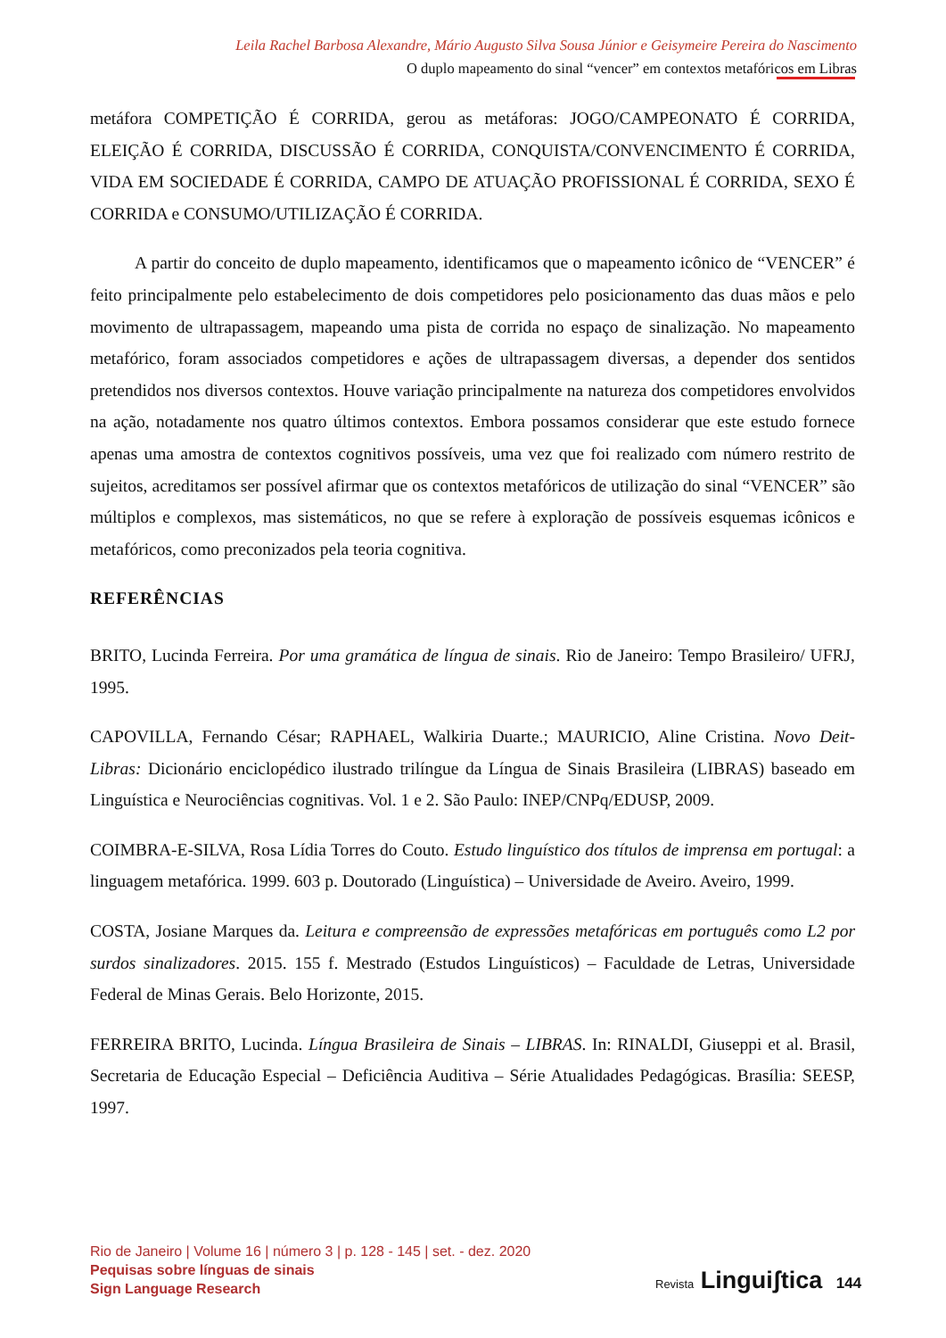Leila Rachel Barbosa Alexandre, Mário Augusto Silva Sousa Júnior e Geisymeire Pereira do Nascimento
O duplo mapeamento do sinal “vencer” em contextos metafóricos em Libras
metáfora COMPETIÇÃO É CORRIDA, gerou as metáforas: JOGO/CAMPEONATO É CORRIDA, ELEIÇÃO É CORRIDA, DISCUSSÃO É CORRIDA, CONQUISTA/CONVENCIMENTO É CORRIDA, VIDA EM SOCIEDADE É CORRIDA, CAMPO DE ATUAÇÃO PROFISSIONAL É CORRIDA, SEXO É CORRIDA e CONSUMO/UTILIZAÇÃO É CORRIDA.
A partir do conceito de duplo mapeamento, identificamos que o mapeamento icônico de “VENCER” é feito principalmente pelo estabelecimento de dois competidores pelo posicionamento das duas mãos e pelo movimento de ultrapassagem, mapeando uma pista de corrida no espaço de sinalização. No mapeamento metafórico, foram associados competidores e ações de ultrapassagem diversas, a depender dos sentidos pretendidos nos diversos contextos. Houve variação principalmente na natureza dos competidores envolvidos na ação, notadamente nos quatro últimos contextos. Embora possamos considerar que este estudo fornece apenas uma amostra de contextos cognitivos possíveis, uma vez que foi realizado com número restrito de sujeitos, acreditamos ser possível afirmar que os contextos metafóricos de utilização do sinal “VENCER” são múltiplos e complexos, mas sistemáticos, no que se refere à exploração de possíveis esquemas icônicos e metafóricos, como preconizados pela teoria cognitiva.
REFERÊNCIAS
BRITO, Lucinda Ferreira. Por uma gramática de língua de sinais. Rio de Janeiro: Tempo Brasileiro/ UFRJ, 1995.
CAPOVILLA, Fernando César; RAPHAEL, Walkiria Duarte.; MAURICIO, Aline Cristina. Novo Deit-Libras: Dicionário enciclopédico ilustrado trilíngue da Língua de Sinais Brasileira (LIBRAS) baseado em Linguística e Neurociências cognitivas. Vol. 1 e 2. São Paulo: INEP/CNPq/EDUSP, 2009.
COIMBRA-E-SILVA, Rosa Lídia Torres do Couto. Estudo linguístico dos títulos de imprensa em portugal: a linguagem metafórica. 1999. 603 p. Doutorado (Linguística) – Universidade de Aveiro. Aveiro, 1999.
COSTA, Josiane Marques da. Leitura e compreensão de expressões metafóricas em português como L2 por surdos sinalizadores. 2015. 155 f. Mestrado (Estudos Linguísticos) – Faculdade de Letras, Universidade Federal de Minas Gerais. Belo Horizonte, 2015.
FERREIRA BRITO, Lucinda. Língua Brasileira de Sinais – LIBRAS. In: RINALDI, Giuseppi et al. Brasil, Secretaria de Educação Especial – Deficiência Auditiva – Série Atualidades Pedagógicas. Brasília: SEESP, 1997.
Rio de Janeiro | Volume 16 | número 3 | p. 128 - 145 | set. - dez. 2020
Pequisas sobre línguas de sinais
Sign Language Research
Revista Linguiʃtica 144